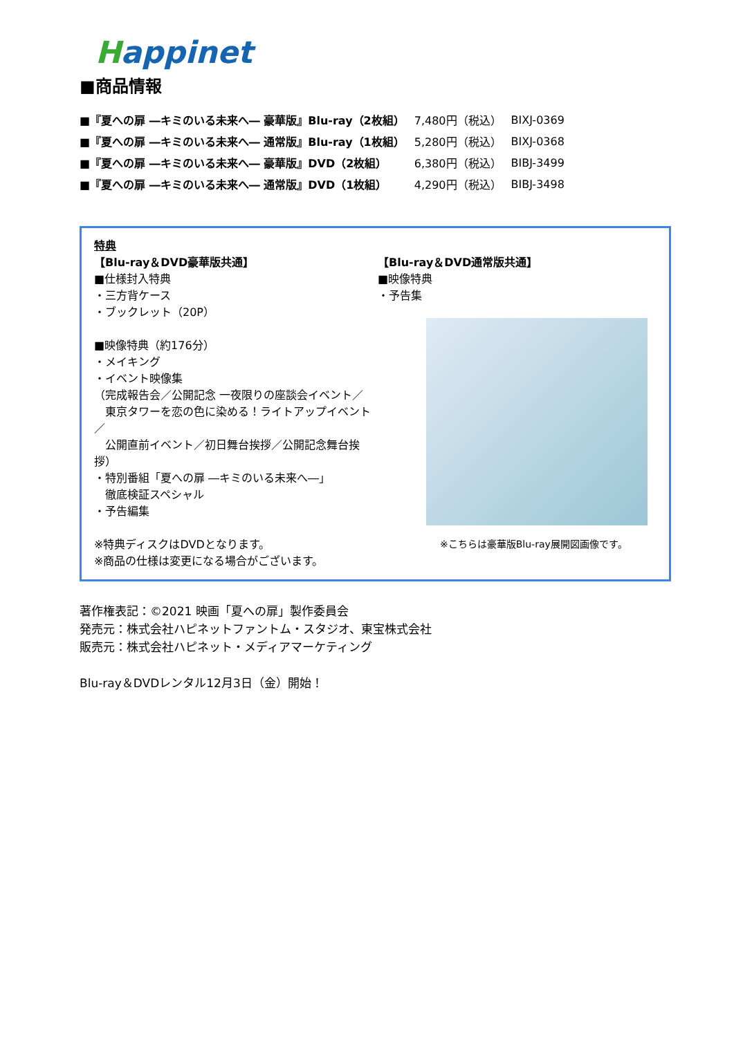Happinet
■商品情報
| ■『夏への扉 ―キミのいる未来へ― 豪華版』Blu-ray（2枚組） | 7,480円（税込） | BIXJ-0369 |
| ■『夏への扉 ―キミのいる未来へ― 通常版』Blu-ray（1枚組） | 5,280円（税込） | BIXJ-0368 |
| ■『夏への扉 ―キミのいる未来へ― 豪華版』DVD（2枚組） | 6,380円（税込） | BIBJ-3499 |
| ■『夏への扉 ―キミのいる未来へ― 通常版』DVD（1枚組） | 4,290円（税込） | BIBJ-3498 |
特典
【Blu-ray＆DVD豪華版共通】
■仕様封入特典
・三方背ケース
・ブックレット（20P）
■映像特典（約176分）
・メイキング
・イベント映像集
（完成報告会／公開記念 一夜限りの座談会イベント／
　東京タワーを恋の色に染める！ライトアップイベント／
　公開直前イベント／初日舞台挨拶／公開記念舞台挨拶）
・特別番組「夏への扉 ―キミのいる未来へ―」
　徹底検証スペシャル
・予告編集
※特典ディスクはDVDとなります。
※商品の仕様は変更になる場合がございます。
【Blu-ray＆DVD通常版共通】
■映像特典
・予告集
※こちらは豪華版Blu-ray展開図画像です。
著作権表記：©2021 映画「夏への扉」製作委員会
発売元：株式会社ハピネットファントム・スタジオ、東宝株式会社
販売元：株式会社ハピネット・メディアマーケティング
Blu-ray＆DVDレンタル12月3日（金）開始！